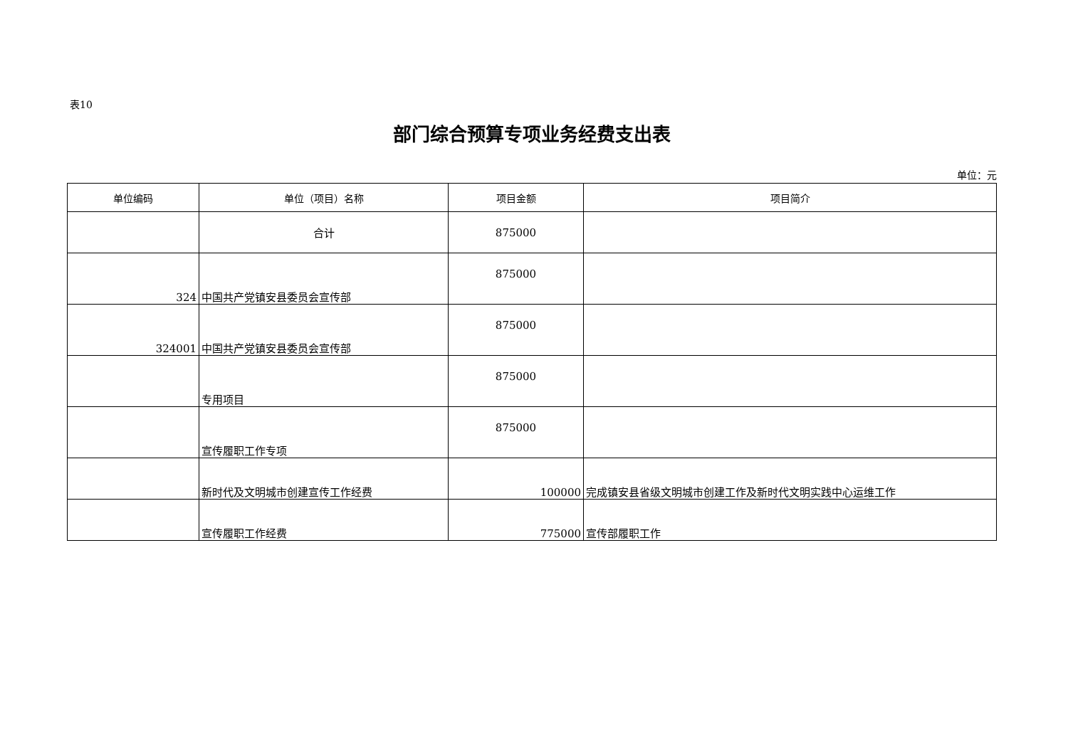表10
部门综合预算专项业务经费支出表
单位：元
| 单位编码 | 单位（项目）名称 | 项目金额 | 项目简介 |
| --- | --- | --- | --- |
| | 合计 | 875000 | |
| 324 | 中国共产党镇安县委员会宣传部 | 875000 | |
| 324001 | 中国共产党镇安县委员会宣传部 | 875000 | |
| | 专用项目 | 875000 | |
| | 宣传履职工作专项 | 875000 | |
| | 新时代及文明城市创建宣传工作经费 | 100000 | 完成镇安县省级文明城市创建工作及新时代文明实践中心运维工作 |
| | 宣传履职工作经费 | 775000 | 宣传部履职工作 |